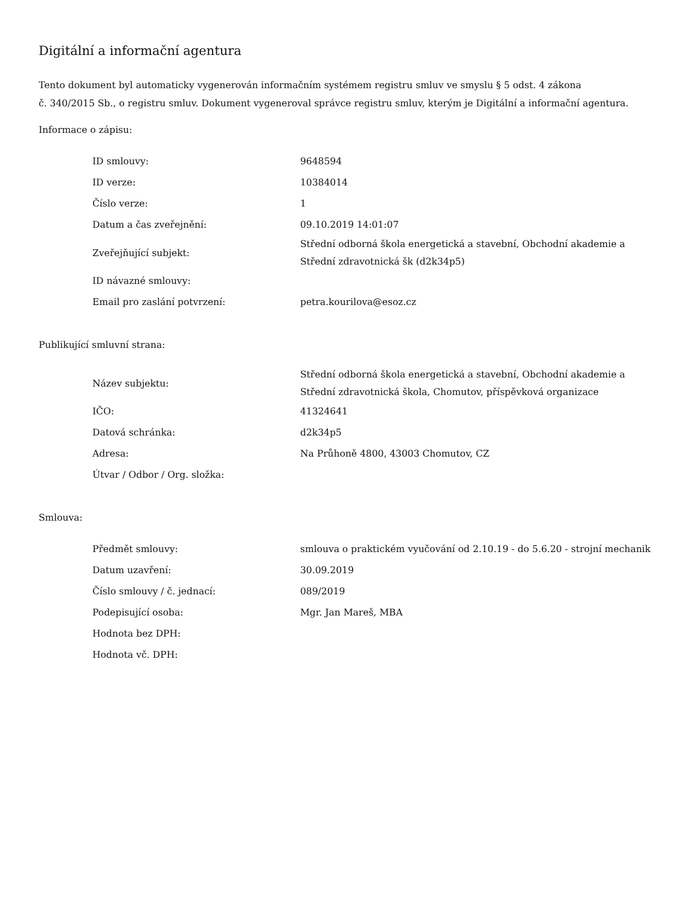Digitální a informační agentura
Tento dokument byl automaticky vygenerován informačním systémem registru smluv ve smyslu § 5 odst. 4 zákona
č. 340/2015 Sb., o registru smluv. Dokument vygeneroval správce registru smluv, kterým je Digitální a informační agentura.
Informace o zápisu:
| ID smlouvy: | 9648594 |
| ID verze: | 10384014 |
| Číslo verze: | 1 |
| Datum a čas zveřejnění: | 09.10.2019 14:01:07 |
| Zveřejňující subjekt: | Střední odborná škola energetická a stavební, Obchodní akademie a Střední zdravotnická šk (d2k34p5) |
| ID návazné smlouvy: | |
| Email pro zaslání potvrzení: | petra.kourilova@esoz.cz |
Publikující smluvní strana:
| Název subjektu: | Střední odborná škola energetická a stavební, Obchodní akademie a Střední zdravotnická škola, Chomutov, příspěvková organizace |
| IČO: | 41324641 |
| Datová schránka: | d2k34p5 |
| Adresa: | Na Průhoně 4800, 43003 Chomutov, CZ |
| Útvar / Odbor / Org. složka: | |
Smlouva:
| Předmět smlouvy: | smlouva o praktickém vyučování od 2.10.19 - do 5.6.20 - strojní mechanik |
| Datum uzavření: | 30.09.2019 |
| Číslo smlouvy / č. jednací: | 089/2019 |
| Podepisující osoba: | Mgr. Jan Mareš, MBA |
| Hodnota bez DPH: | |
| Hodnota vč. DPH: | |